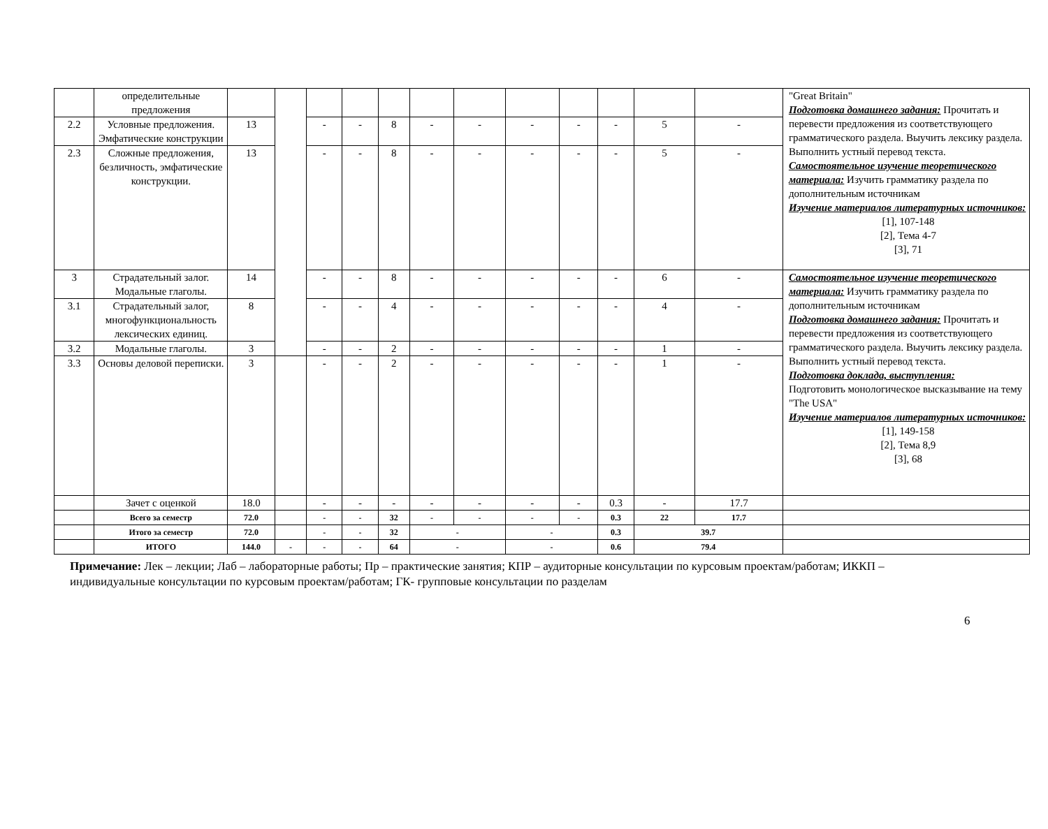| | определительные предложения | | | | | | | | | | | | | "Great Britain" Подготовка домашнего задания: Прочитать и перевести предложения из соответствующего грамматического раздела. Выучить лексику раздела. Выполнить устный перевод текста. Самостоятельное изучение теоретического материала: Изучить грамматику раздела по дополнительным источникам Изучение материалов литературных источников: [1], 107-148 [2], Тема 4-7 [3], 71 |
| 2.2 | Условные предложения. Эмфатические конструкции | 13 | | - | - | 8 | - | - | - | - | - | 5 | - | |
| 2.3 | Сложные предложения, безличность, эмфатические конструкции. | 13 | | - | - | 8 | - | - | - | - | - | 5 | - | |
| 3 | Страдательный залог. Модальные глаголы. | 14 | | - | - | 8 | - | - | - | - | - | 6 | - | Самостоятельное изучение теоретического материала: Изучить грамматику раздела по дополнительным источникам Подготовка домашнего задания: Прочитать и перевести предложения из соответствующего грамматического раздела. Выучить лексику раздела. Выполнить устный перевод текста. Подготовка доклада, выступления: Подготовить монологическое высказывание на тему "The USA" Изучение материалов литературных источников: [1], 149-158 [2], Тема 8,9 [3], 68 |
| 3.1 | Страдательный залог, многофункциональность лексических единиц. | 8 | | - | - | 4 | - | - | - | - | - | 4 | - | |
| 3.2 | Модальные глаголы. | 3 | | - | - | 2 | - | - | - | - | - | 1 | - | |
| 3.3 | Основы деловой переписки. | 3 | | - | - | 2 | - | - | - | - | - | 1 | - | |
| | Зачет с оценкой | 18.0 | | - | - | - | - | - | - | - | 0.3 | - | 17.7 | |
| | Всего за семестр | 72.0 | | - | - | 32 | - | - | - | - | 0.3 | 22 | 17.7 | |
| | Итого за семестр | 72.0 | | - | - | 32 | - | | - | | 0.3 | 39.7 | | |
| | ИТОГО | 144.0 | - | - | - | 64 | - | | - | | 0.6 | 79.4 | | |
Примечание: Лек – лекции; Лаб – лабораторные работы; Пр – практические занятия; КПР – аудиторные консультации по курсовым проектам/работам; ИККП – индивидуальные консультации по курсовым проектам/работам; ГК- групповые консультации по разделам
6